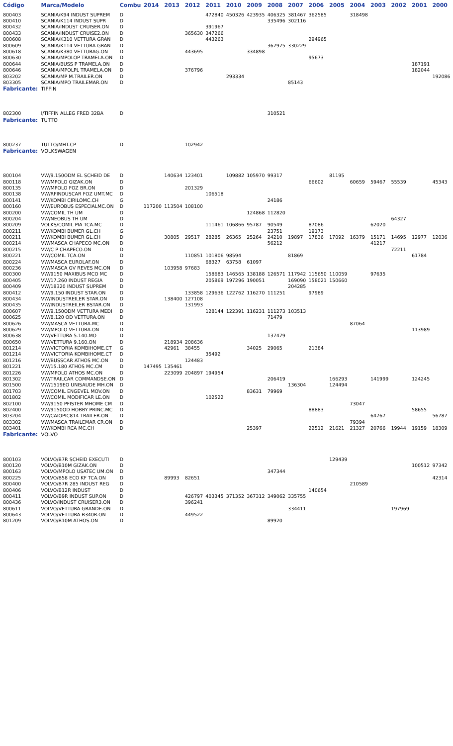| Código | Marca/Modelo | Combu | 2014 | 2013 | 2012 | 2011 | 2010 | 2009 | 2008 | 2007 | 2006 | 2005 | 2004 | 2003 | 2002 | 2001 | 2000 |
| --- | --- | --- | --- | --- | --- | --- | --- | --- | --- | --- | --- | --- | --- | --- | --- | --- | --- |
| 800403 | SCANIA/K94 INDUST SUPREM | D | | | | 472840 | 450326 | 423935 | 406325 | 381467 | 362585 | | 318498 | | | | |
| 800410 | SCANIA/K114 INDUST SUPR | D | | | | | | | 335496 | 302116 | | | | | | | |
| 800432 | SCANIA/INDUST CRUISER.ON | D | | | | 391967 | | | | | | | | | | | |
| 800433 | SCANIA/INDUST CRUISE2.ON | D | | | 365630 | 347266 | | | | | | | | | | | |
| 800608 | SCANIA/K310 VETTURA GRAN | D | | | | 443263 | | | | | 294965 | | | | | | |
| 800609 | SCANIA/K114 VETTURA GRAN | D | | | | | | | 367975 | 330229 | | | | | | | |
| 800618 | SCANIA/K380 VETTURAG.ON | D | | | 443695 | | | 334898 | | | | | | | | | |
| 800630 | SCANIA/MPOLOP TRAMELA.ON | D | | | | | | | | | 95673 | | | | | | |
| 800644 | SCANIA/BUSS P TRAMELA.ON | D | | | | | | | | | | | | | | 187191 | |
| 800646 | SCANIA/MPOLPL TRAMELA.ON | D | | | 376796 | | | | | | | | | | | 182044 | |
| 803202 | SCANIA/MP M.TRAILER.ON | D | | | | | 293334 | | | | | | | | | | 192086 |
| 803305 | SCANIA/MPO TRAILEMAR.ON | D | | | | | | | | 85143 | | | | | | | |
| Fabricante: | TIFFIN | | | | | | | | | | | | | | | | |
| 802300 | I/TIFFIN ALLEG FRED 32BA | D | | | | | | | 310521 | | | | | | | | |
| Fabricante: | TUTTO | | | | | | | | | | | | | | | | |
| 800237 | TUTTO/MHT.CP | D | | | 102942 | | | | | | | | | | | | |
| Fabricante: | VOLKSWAGEN | | | | | | | | | | | | | | | | |
| 800104 | VW/9.150ODM EL SCHEID DE | D | | 140634 | 123401 | | 109882 | 105970 | 99317 | | | 81195 | | | | | |
| 800118 | VW/MPOLO GIZAK.ON | D | | | | | | | | | 66602 | | 60659 | 59467 | 55539 | | 45343 |
| 800135 | VW/MPOLO FOZ BR.ON | D | | | 201329 | | | | | | | | | | | | |
| 800138 | VW/RFINDUSCAR FOZ UMT.MC | D | | | | 106518 | | | | | | | | | | | |
| 800141 | VW/KOMBI CIRILOMC.CH | G | | | | | | | 24186 | | | | | | | | |
| 800160 | VW/EUROBUS ESPECIALMC.ON | D | 117200 | 113504 | 108100 | | | | | | | | | | | | |
| 800200 | VW/COMIL TH UM | D | | | | | | 124868 | 112820 | | | | | | | | |
| 800204 | VW/NEOBUS TH UM | D | | | | | | | | | | | | | 64327 | | |
| 800209 | VOLKS/COMIL PIA TCA.MC | D | | | | 111461 | 106866 | 95787 | 90549 | | 87086 | | | 62020 | | | |
| 800211 | VW/KOMBI BUMER GL.CH | G | | | | | | | 23751 | | 19173 | | | | | | |
| 800211 | VW/KOMBI BUMER GL.CH | D | | 30805 | 29517 | 28285 | 26365 | 25264 | 24210 | 19897 | 17836 | 17092 | 16379 | 15171 | 14695 | 12977 | 12036 |
| 800214 | VW/MASCA CHAPECO MC.ON | D | | | | | | | 56212 | | | | | 41217 | | | |
| 800215 | VW/C P CHAPECO.ON | D | | | | | | | | | | | | | 72211 | | |
| 800221 | VW/COMIL TCA.ON | D | | | 110851 | 101806 | 98594 | | | 81869 | | | | | | 61784 | |
| 800224 | VW/MASCA EUROLAF.ON | D | | | | 68327 | 63758 | 61097 | | | | | | | | | |
| 800236 | VW/MASCA GV REVES MC.ON | D | | 103958 | 97683 | | | | | | | | | | | | |
| 800300 | VW/9150 MAXIBUS MCO MC | D | | | | 158683 | 146565 | 138188 | 126571 | 117942 | 115650 | 110059 | | 97635 | | | |
| 800405 | VW/17.260 INDUST REGIA | D | | | | 205869 | 197296 | 190051 | | 169090 | 158021 | 150660 | | | | | |
| 800409 | VW/18320 INDUST SUPREM | D | | | | | | | | 204285 | | | | | | | |
| 800412 | VW/9.150 INDUST STAR.ON | D | | | 133858 | 129636 | 122762 | 116270 | 111251 | | 97989 | | | | | | |
| 800434 | VW/INDUSTREILER STAR.ON | D | | 138400 | 127108 | | | | | | | | | | | | |
| 800435 | VW/INDUSTREILER BSTAR.ON | D | | | 131993 | | | | | | | | | | | | |
| 800607 | VW/9.150ODM VETTURA MEDI | D | | | | 128144 | 122391 | 116231 | 111273 | 103513 | | | | | | | |
| 800625 | VW/8.120 OD VETTURA.ON | D | | | | | | | 71479 | | | | | | | | |
| 800626 | VW/MASCA VETTURA.MC | D | | | | | | | | | | | 87064 | | | | |
| 800629 | VW/MPOLO VETTURA.ON | D | | | | | | | | | | | | | | 113989 | |
| 800638 | VW/VETTURA 5.140.MO | D | | | | | | | 137479 | | | | | | | | |
| 800650 | VW/VETTURA 9.160.ON | D | | 218934 | 208636 | | | | | | | | | | | | |
| 801214 | VW/VICTORIA KOMBIHOME.CT | G | | 42961 | 38455 | | | 34025 | 29065 | | 21384 | | | | | | |
| 801214 | VW/VICTORIA KOMBIHOME.CT | D | | | | 35492 | | | | | | | | | | | |
| 801216 | VW/BUSSCAR ATHOS MC.ON | D | | | 124483 | | | | | | | | | | | | |
| 801221 | VW/15.180 ATHOS MC.CM | D | 147495 | 135461 | | | | | | | | | | | | | |
| 801226 | VW/MPOLO ATHOS MC.ON | D | | 223099 | 204897 | 194954 | | | | | | | | | | | |
| 801302 | VW/TRAILCAR COMMANDSE.ON | D | | | | | | | 206419 | | | 166293 | | 141999 | | 124245 | |
| 801500 | VW/1519EO UNISAUDE MH.ON | D | | | | | | | | 136304 | | 124494 | | | | | |
| 801703 | VW/COMIL ENGEVEL MOV.ON | D | | | | | | 83631 | 79969 | | | | | | | | |
| 801802 | VW/COMIL MODIFICAR LE.ON | D | | | | 102522 | | | | | | | | | | | |
| 802100 | VW/9150 PFISTER MHOME CM | D | | | | | | | | | | | 73047 | | | | |
| 802400 | VW/9150OD HOBBY PRINC.MC | D | | | | | | | | | 88883 | | | | | 58655 | |
| 803204 | VW/CAIOPIC814 TRAILER.ON | D | | | | | | | | | | | | 64767 | | | 56787 |
| 803302 | VW/MASCA TRAILEMAR CR.ON | D | | | | | | | | | | | 79394 | | | | |
| 803401 | VW/KOMBI RCA MC.CH | D | | | | | | 25397 | | | 22512 | 21621 | 21327 | 20766 | 19944 | 19159 | 18309 |
| Fabricante: | VOLVO | | | | | | | | | | | | | | | | |
| 800103 | VOLVO/B7R SCHEID EXECUTI | D | | | | | | | | | | 129439 | | | | | |
| 800120 | VOLVO/B10M GIZAK.ON | D | | | | | | | | | | | | | | 100512 | 97342 |
| 800163 | VOLVO/MPOLO USATEC UM.ON | D | | | | | | | 347344 | | | | | | | | |
| 800225 | VOLVO/B58 ECO KF TCA.ON | D | | 89993 | 82651 | | | | | | | | | | | | 42314 |
| 800400 | VOLVO/B7R 285 INDUST REG | D | | | | | | | | | | | 210589 | | | | |
| 800406 | VOLVO/B12R INDUST | D | | | | | | | | | 140654 | | | | | | |
| 800411 | VOLVO/B9R INDUST SUP.ON | D | | | 426797 | 403345 | 371352 | 367312 | 349062 | 335755 | | | | | | | |
| 800436 | VOLVO/INDUST CRUISER3.ON | D | | | 396241 | | | | | | | | | | | | |
| 800611 | VOLVO/VETTURA GRANDE.ON | D | | | | | | | | 334411 | | | | | 197969 | | |
| 800643 | VOLVO/VETTURA B340R.ON | D | | | 449522 | | | | | | | | | | | | |
| 801209 | VOLVO/B10M ATHOS.ON | D | | | | | | | 89920 | | | | | | | | |